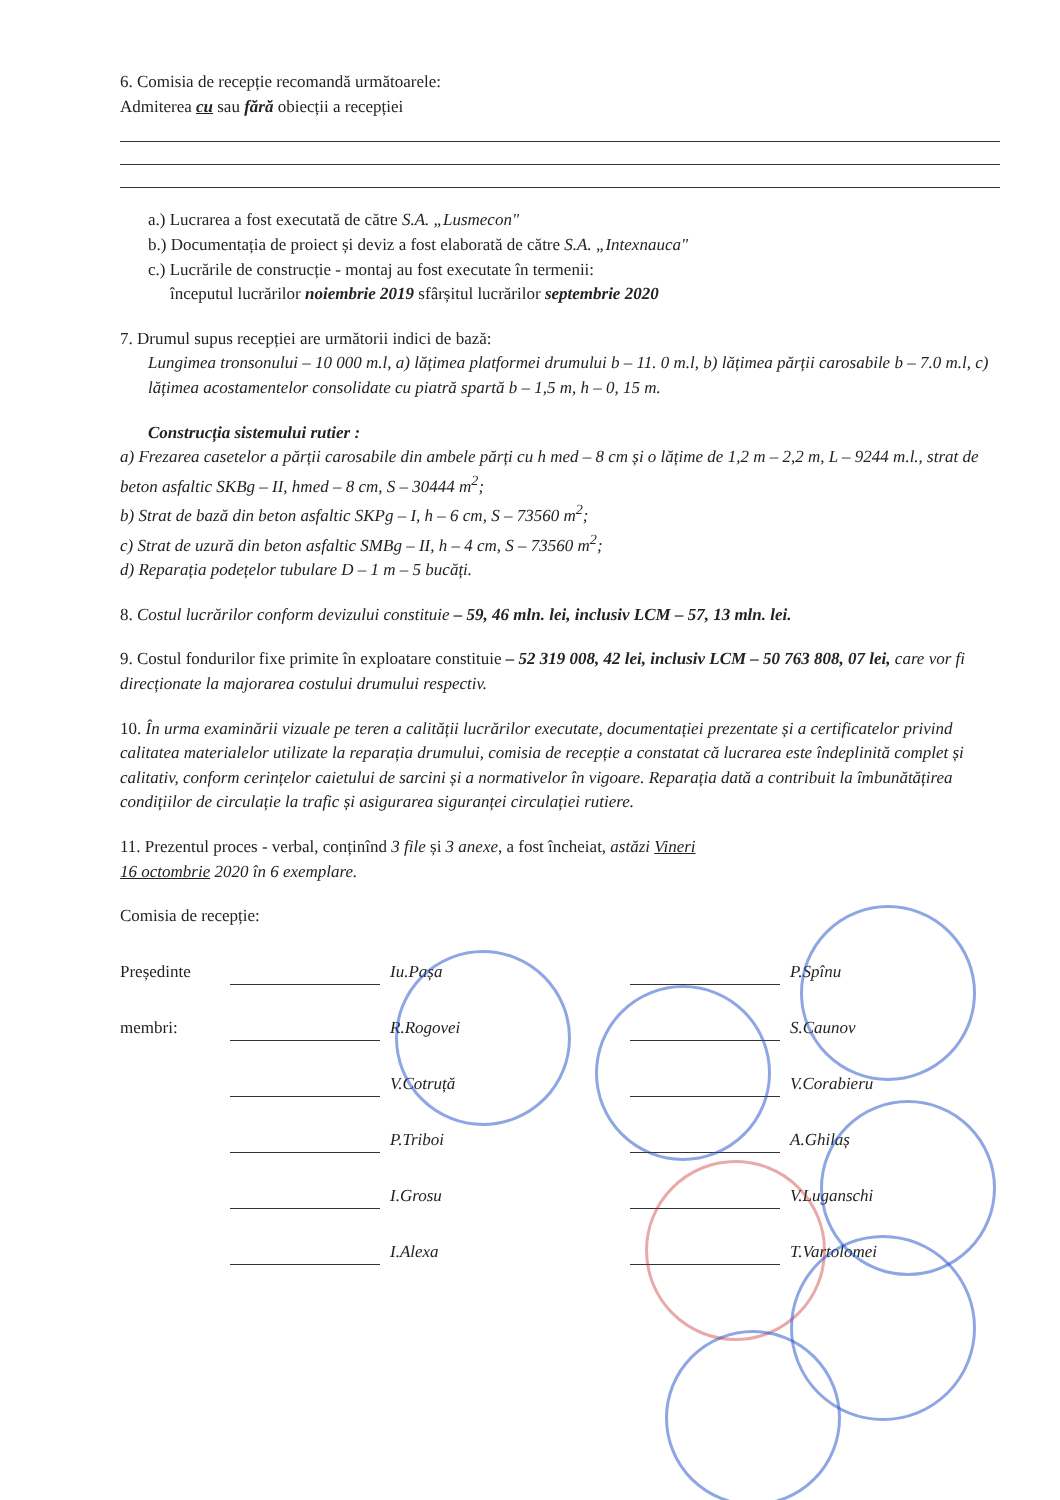6. Comisia de recepție recomandă următoarele:
Admiterea cu sau fără obiecții a recepției
a.) Lucrarea a fost executată de către S.A. „Lusmecon"
b.) Documentația de proiect și deviz a fost elaborată de către S.A. „Intexnauca"
c.) Lucrările de construcție - montaj au fost executate în termenii:
începutul lucrărilor noiembrie 2019 sfârșitul lucrărilor septembrie 2020
7. Drumul supus recepției are următorii indici de bază:
Lungimea tronsonului – 10 000 m.l, a) lățimea platformei drumului b – 11. 0 m.l, b) lățimea părții carosabile b – 7.0 m.l, c) lățimea acostamentelor consolidate cu piatră spartă b – 1,5 m, h – 0, 15 m.
Construcția sistemului rutier :
a) Frezarea casetelor a părții carosabile din ambele părți cu h med – 8 cm și o lățime de 1,2 m – 2,2 m, L – 9244 m.l., strat de beton asfaltic SKBg – II, hmed – 8 cm, S – 30444 m<sup>2</sup>;
b) Strat de bază din beton asfaltic SKPg – I, h – 6 cm, S – 73560 m<sup>2</sup>;
c) Strat de uzură din beton asfaltic SMBg – II, h – 4 cm, S – 73560 m<sup>2</sup>;
d) Reparația podețelor tubulare D – 1 m – 5 bucăți.
8. Costul lucrărilor conform devizului constituie – 59, 46 mln. lei, inclusiv LCM – 57, 13 mln. lei.
9. Costul fondurilor fixe primite în exploatare constituie – 52 319 008, 42 lei, inclusiv LCM – 50 763 808, 07 lei, care vor fi direcționate la majorarea costului drumului respectiv.
10. În urma examinării vizuale pe teren a calității lucrărilor executate, documentației prezentate și a certificatelor privind calitatea materialelor utilizate la reparația drumului, comisia de recepție a constatat că lucrarea este îndeplinită complet și calitativ, conform cerințelor caietului de sarcini și a normativelor în vigoare. Reparația dată a contribuit la îmbunătățirea condițiilor de circulație la trafic și asigurarea siguranței circulației rutiere.
11. Prezentul proces - verbal, conținînd 3 file și 3 anexe, a fost încheiat, astăzi Vineri
16 octombrie 2020 în 6 exemplare.
Comisia de recepție:
Președinte Iu.Pașa P.Spînu
membri: R.Rogovei S.Caunov
V.Cotruță V.Corabieru
P.Triboi A.Ghilaș
I.Grosu V.Luganschi
I.Alexa T.Vartolomei